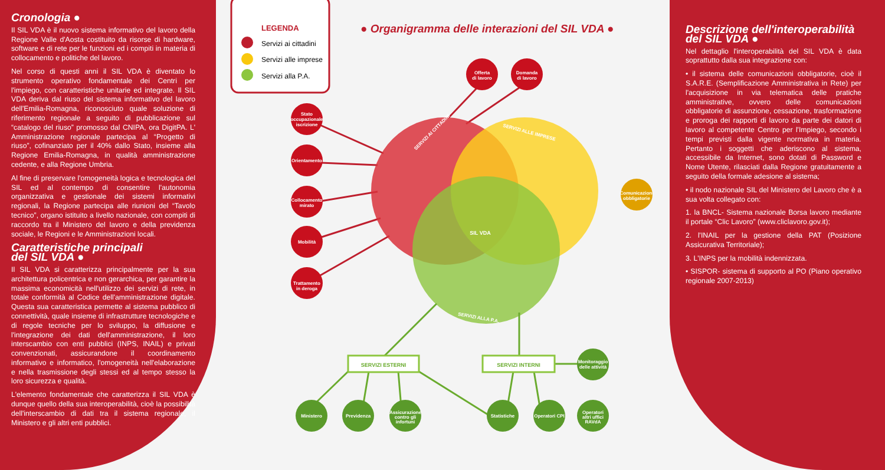Cronologia ●
Il SIL VDA è il nuovo sistema informativo del lavoro della Regione Valle d'Aosta costituito da risorse di hardware, software e di rete per le funzioni ed i compiti in materia di collocamento e politiche del lavoro.
Nel corso di questi anni il SIL VDA è diventato lo strumento operativo fondamentale dei Centri per l'impiego, con caratteristiche unitarie ed integrate. Il SIL VDA deriva dal riuso del sistema informativo del lavoro dell'Emilia-Romagna, riconosciuto quale soluzione di riferimento regionale a seguito di pubblicazione sul “catalogo del riuso” promosso dal CNIPA, ora DigitPA. L' Amministrazione regionale partecipa al “Progetto di riuso”, cofinanziato per il 40% dallo Stato, insieme alla Regione Emilia-Romagna, in qualità amministrazione cedente, e alla Regione Umbria.
Al fine di preservare l'omogeneità logica e tecnologica del SIL ed al contempo di consentire l'autonomia organizzativa e gestionale dei sistemi informativi regionali, la Regione partecipa alle riunioni del “Tavolo tecnico”, organo istituito a livello nazionale, con compiti di raccordo tra il Ministero del lavoro e della previdenza sociale, le Regioni e le Amministrazioni locali.
Caratteristiche principali
del SIL VDA ●
Il SIL VDA si caratterizza principalmente per la sua architettura policentrica e non gerarchica, per garantire la massima economicità nell'utilizzo dei servizi di rete, in totale conformità al Codice dell'amministrazione digitale. Questa sua caratteristica permette al sistema pubblico di connettività, quale insieme di infrastrutture tecnologiche e di regole tecniche per lo sviluppo, la diffusione e l'integrazione dei dati dell'amministrazione, il loro interscambio con enti pubblici (INPS, INAIL) e privati convenzionati, assicurandone il coordinamento informativo e informatico, l'omogeneità nell'elaborazione e nella trasmissione degli stessi ed al tempo stesso la loro sicurezza e qualità.
L'elemento fondamentale che caratterizza il SIL VDA è dunque quello della sua interoperabilità, cioè la possibilità dell'interscambio di dati tra il sistema regionale, il Ministero e gli altri enti pubblici.
LEGENDA
Servizi ai cittadini
Servizi alle imprese
Servizi alla P.A.
● Organigramma delle interazioni del SIL VDA ●
SIL VDA
SERVIZI AI CITTADINI
SERVIZI ALLE IMPRESE
SERVIZI ALLA P.A.
Stato
occupazionale
iscrizione
Orientamento
Collocamento
mirato
Mobilità
Trattamento
in deroga
Offerta
di lavoro
Domanda
di lavoro
Comunicazioni
obbligatorie
SERVIZI ESTERNI
SERVIZI INTERNI
Ministero
Previdenza
Assicurazione
contro gli
infortuni
Statistiche
Operatori CPI
Operatori
altri uffici
RAVdA
Monitoraggio
delle attività
Descrizione dell'interoperabilità
del SIL VDA ●
Nel dettaglio l'interoperabilità del SIL VDA è data soprattutto dalla sua integrazione con:
• il sistema delle comunicazioni obbligatorie, cioè il S.A.R.E. (Semplificazione Amministrativa in Rete) per l'acquisizione in via telematica delle pratiche amministrative, ovvero delle comunicazioni obbligatorie di assunzione, cessazione, trasformazione e proroga dei rapporti di lavoro da parte dei datori di lavoro al competente Centro per l'Impiego, secondo i tempi previsti dalla vigente normativa in materia. Pertanto i soggetti che aderiscono al sistema, accessibile da Internet, sono dotati di Password e Nome Utente, rilasciati dalla Regione gratuitamente a seguito della formale adesione al sistema;
• il nodo nazionale SIL del Ministero del Lavoro che è a sua volta collegato con:
1. la BNCL- Sistema nazionale Borsa lavoro mediante il portale “Clic Lavoro” (www.cliclavoro.gov.it);
2. l'INAIL per la gestione della PAT (Posizione Assicurativa Territoriale);
3. L'INPS per la mobilità indennizzata.
• SISPOR- sistema di supporto al PO (Piano operativo regionale 2007-2013)